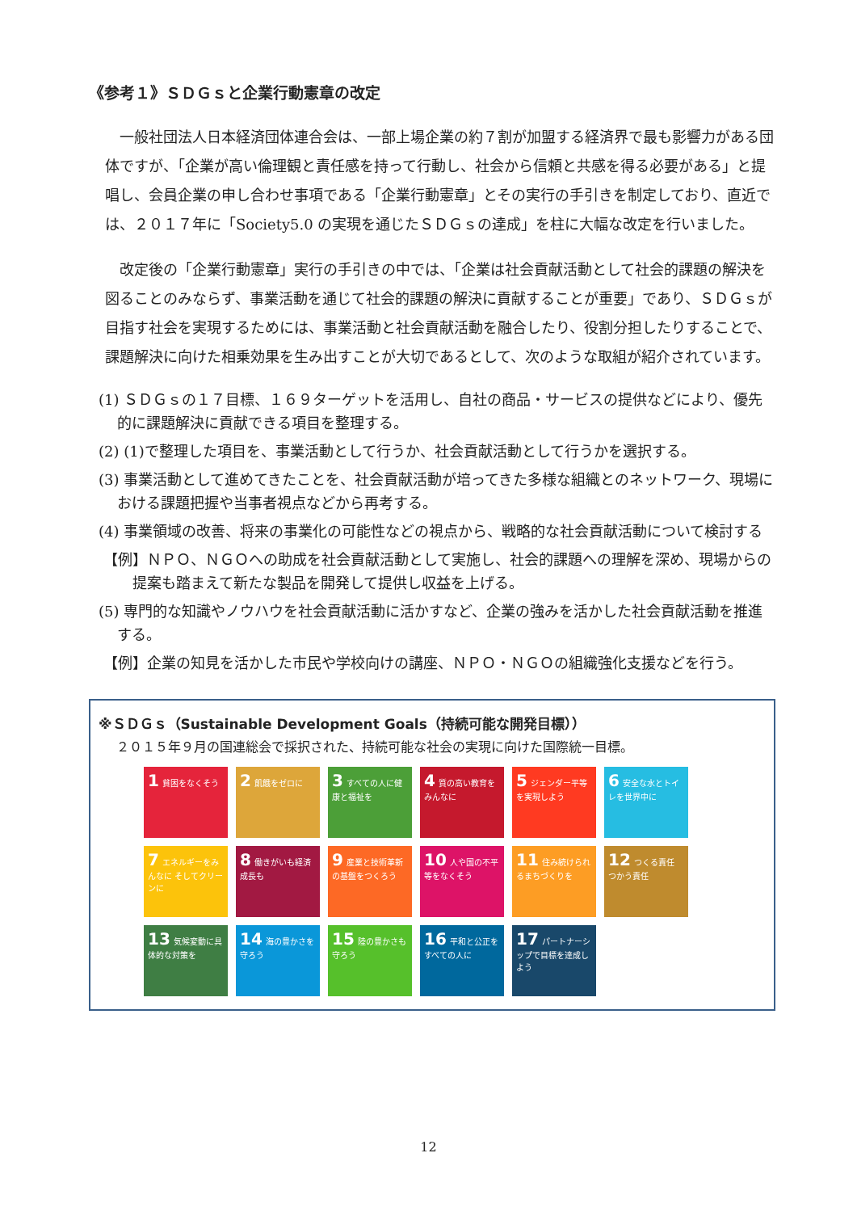《参考１》ＳＤＧｓと企業行動憲章の改定
一般社団法人日本経済団体連合会は、一部上場企業の約７割が加盟する経済界で最も影響力がある団体ですが、「企業が高い倫理観と責任感を持って行動し、社会から信頼と共感を得る必要がある」と提唱し、会員企業の申し合わせ事項である「企業行動憲章」とその実行の手引きを制定しており、直近では、２０１７年に「Society5.0 の実現を通じたＳＤＧｓの達成」を柱に大幅な改定を行いました。
改定後の「企業行動憲章」実行の手引きの中では、「企業は社会貢献活動として社会的課題の解決を図ることのみならず、事業活動を通じて社会的課題の解決に貢献することが重要」であり、ＳＤＧｓが目指す社会を実現するためには、事業活動と社会貢献活動を融合したり、役割分担したりすることで、課題解決に向けた相乗効果を生み出すことが大切であるとして、次のような取組が紹介されています。
(1) ＳＤＧｓの１７目標、１６９ターゲットを活用し、自社の商品・サービスの提供などにより、優先的に課題解決に貢献できる項目を整理する。
(2) (1)で整理した項目を、事業活動として行うか、社会貢献活動として行うかを選択する。
(3) 事業活動として進めてきたことを、社会貢献活動が培ってきた多様な組織とのネットワーク、現場における課題把握や当事者視点などから再考する。
(4) 事業領域の改善、将来の事業化の可能性などの視点から、戦略的な社会貢献活動について検討する
【例】ＮＰＯ、ＮＧＯへの助成を社会貢献活動として実施し、社会的課題への理解を深め、現場からの提案も踏まえて新たな製品を開発して提供し収益を上げる。
(5) 専門的な知識やノウハウを社会貢献活動に活かすなど、企業の強みを活かした社会貢献活動を推進する。
【例】企業の知見を活かした市民や学校向けの講座、ＮＰＯ・ＮＧＯの組織強化支援などを行う。
※ＳＤＧｓ（Sustainable Development Goals（持続可能な開発目標））
２０１５年９月の国連総会で採択された、持続可能な社会の実現に向けた国際統一目標。
1 貧困をなくそう
2 飢餓をゼロに
3 すべての人に健康と福祉を
4 質の高い教育をみんなに
5 ジェンダー平等を実現しよう
6 安全な水とトイレを世界中に
7 エネルギーをみんなに そしてクリーンに
8 働きがいも経済成長も
9 産業と技術革新の基盤をつくろう
10 人や国の不平等をなくそう
11 住み続けられるまちづくりを
12 つくる責任 つかう責任
13 気候変動に具体的な対策を
14 海の豊かさを守ろう
15 陸の豊かさも守ろう
16 平和と公正をすべての人に
17 パートナーシップで目標を達成しよう
12